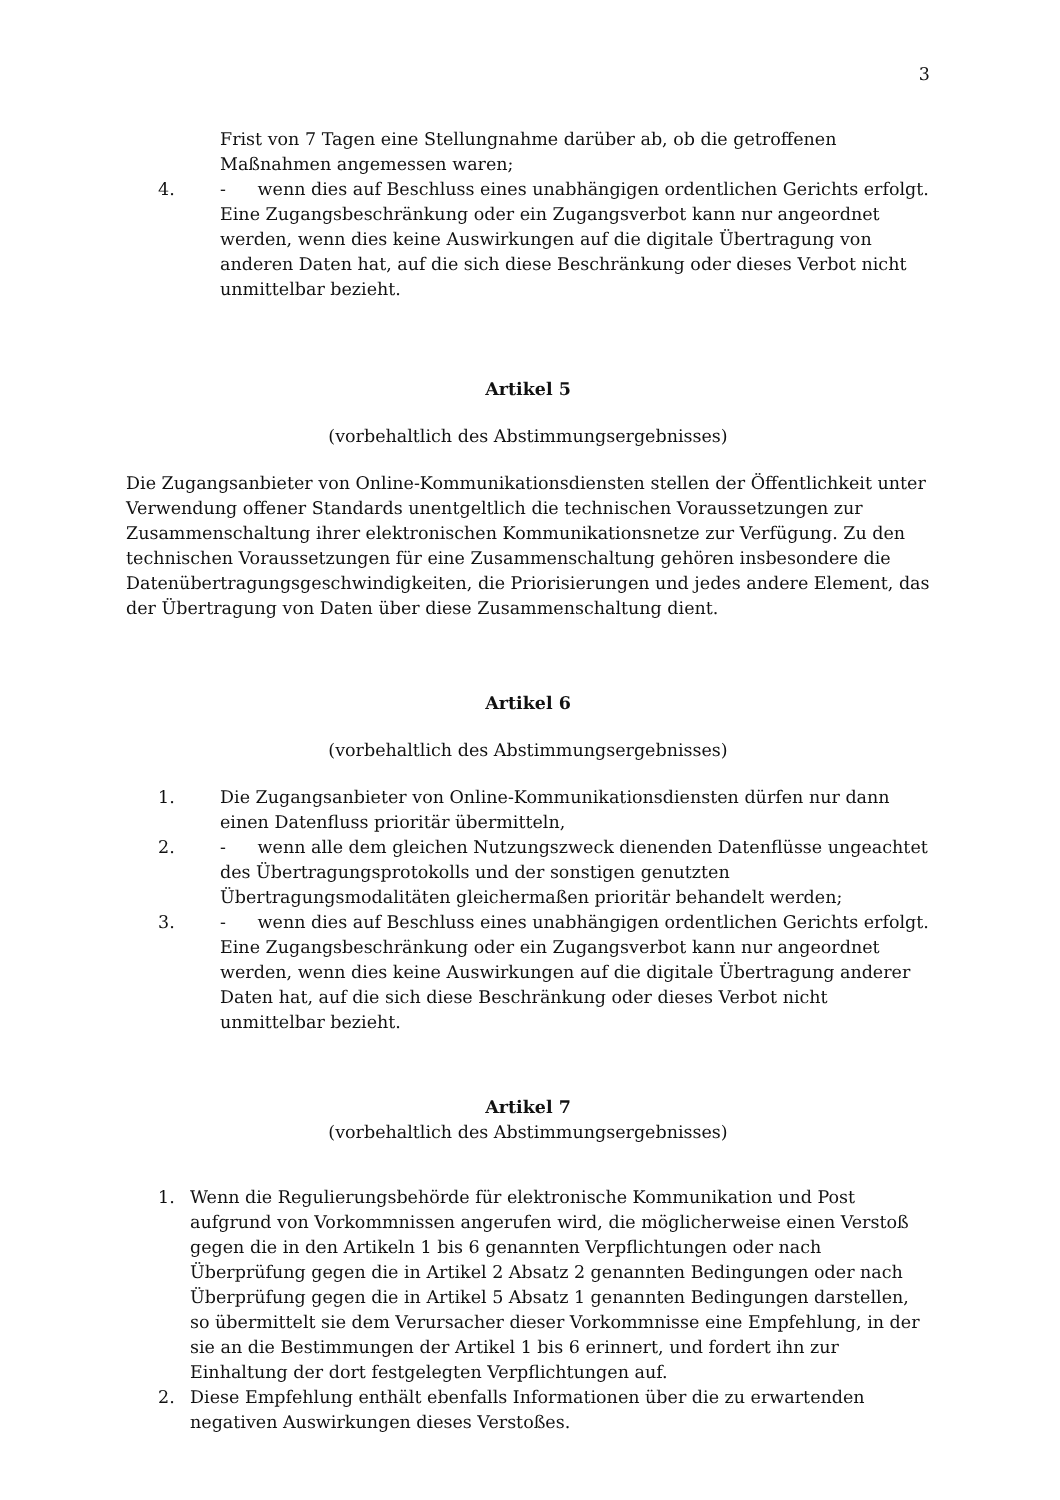3
Frist von 7 Tagen eine Stellungnahme darüber ab, ob die getroffenen Maßnahmen angemessen waren;
4. - wenn dies auf Beschluss eines unabhängigen ordentlichen Gerichts erfolgt. Eine Zugangsbeschränkung oder ein Zugangsverbot kann nur angeordnet werden, wenn dies keine Auswirkungen auf die digitale Übertragung von anderen Daten hat, auf die sich diese Beschränkung oder dieses Verbot nicht unmittelbar bezieht.
Artikel 5
(vorbehaltlich des Abstimmungsergebnisses)
Die Zugangsanbieter von Online-Kommunikationsdiensten stellen der Öffentlichkeit unter Verwendung offener Standards unentgeltlich die technischen Voraussetzungen zur Zusammenschaltung ihrer elektronischen Kommunikationsnetze zur Verfügung. Zu den technischen Voraussetzungen für eine Zusammenschaltung gehören insbesondere die Datenübertragungsgeschwindigkeiten, die Priorisierungen und jedes andere Element, das der Übertragung von Daten über diese Zusammenschaltung dient.
Artikel 6
(vorbehaltlich des Abstimmungsergebnisses)
1. Die Zugangsanbieter von Online-Kommunikationsdiensten dürfen nur dann einen Datenfluss prioritär übermitteln,
2. - wenn alle dem gleichen Nutzungszweck dienenden Datenflüsse ungeachtet des Übertragungsprotokolls und der sonstigen genutzten Übertragungsmodalitäten gleichermaßen prioritär behandelt werden;
3. - wenn dies auf Beschluss eines unabhängigen ordentlichen Gerichts erfolgt. Eine Zugangsbeschränkung oder ein Zugangsverbot kann nur angeordnet werden, wenn dies keine Auswirkungen auf die digitale Übertragung anderer Daten hat, auf die sich diese Beschränkung oder dieses Verbot nicht unmittelbar bezieht.
Artikel 7
(vorbehaltlich des Abstimmungsergebnisses)
1. Wenn die Regulierungsbehörde für elektronische Kommunikation und Post aufgrund von Vorkommnissen angerufen wird, die möglicherweise einen Verstoß gegen die in den Artikeln 1 bis 6 genannten Verpflichtungen oder nach Überprüfung gegen die in Artikel 2 Absatz 2 genannten Bedingungen oder nach Überprüfung gegen die in Artikel 5 Absatz 1 genannten Bedingungen darstellen, so übermittelt sie dem Verursacher dieser Vorkommnisse eine Empfehlung, in der sie an die Bestimmungen der Artikel 1 bis 6 erinnert, und fordert ihn zur Einhaltung der dort festgelegten Verpflichtungen auf.
2. Diese Empfehlung enthält ebenfalls Informationen über die zu erwartenden negativen Auswirkungen dieses Verstoßes.